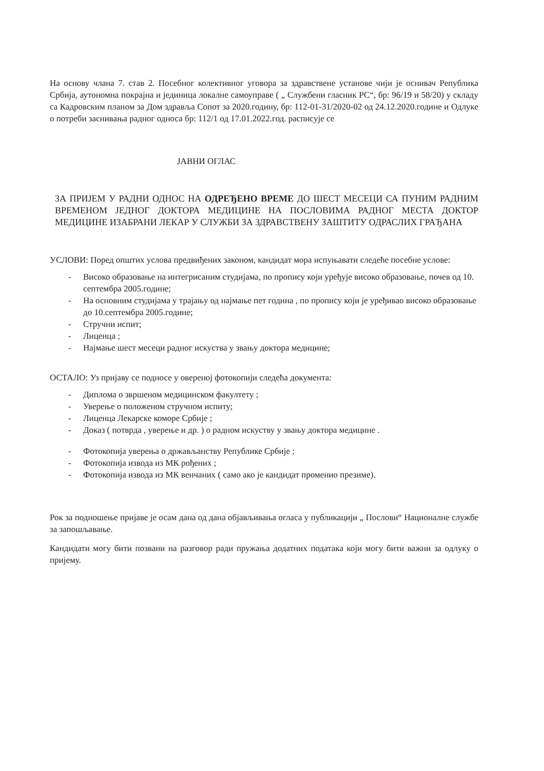На основу члана 7. став 2. Посебног колективног уговора за здравствене установе чији је оснивач Република Србија, аутономна покрајна и јединица локалне самоуправе ( „ Службени гласник РС“, бр: 96/19 и 58/20) у складу са Кадровским планом за Дом здравља Сопот за 2020.годину, бр: 112-01-31/2020-02 од 24.12.2020.године и Одлуке о потреби заснивања радног односа бр: 112/1 од 17.01.2022.год. расписује се
ЈАВНИ ОГЛАС
ЗА ПРИЈЕМ У РАДНИ ОДНОС НА ОДРЕЂЕНО ВРЕМЕ ДО ШЕСТ МЕСЕЦИ СА ПУНИМ РАДНИМ ВРЕМЕНОМ ЈЕДНОГ ДОКТОРА МЕДИЦИНЕ НА ПОСЛОВИМА РАДНОГ МЕСТА ДОКТОР МЕДИЦИНЕ ИЗАБРАНИ ЛЕКАР У СЛУЖБИ ЗА ЗДРАВСТВЕНУ ЗАШТИТУ ОДРАСЛИХ ГРАЂАНА
УСЛОВИ: Поред општих услова предвиђених законом, кандидат мора испуњавати следеће посебне услове:
- Високо образовање на интегрисаним студијама, по пропису који уређује високо образовање, почев од 10. септембра 2005.године;
- На основним студијама у трајању од најмање пет година , по пропису који је уређивао високо образовање до 10.септембра 2005.године;
- Стручни испит;
- Лиценца ;
- Најмање шест месеци радног искуства у звању доктора медицине;
ОСТАЛО: Уз пријаву се подносе у овереној фотокопији следећа документа:
- Диплома о звршеном медицинском факултету ;
- Уверење о положеном стручном испиту;
- Лиценца Лекарске коморе Србије ;
- Доказ ( потврда , уверење и др. ) о радном искуству у звању доктора медицине .
- Фотокопија уверења о држављанству Републике Србије ;
- Фотокопија извода из МК рођених ;
- Фотокопија извода из МК венчаних ( само ако је кандидат променио презиме).
Рок за подношење пријаве је осам дана од дана објављивања огласа у публикацији „ Послови“ Националне службе за запошљавање.
Кандидати могу бити позвани на разговор ради пружања додатних података који могу бити важни за одлуку о пријему.